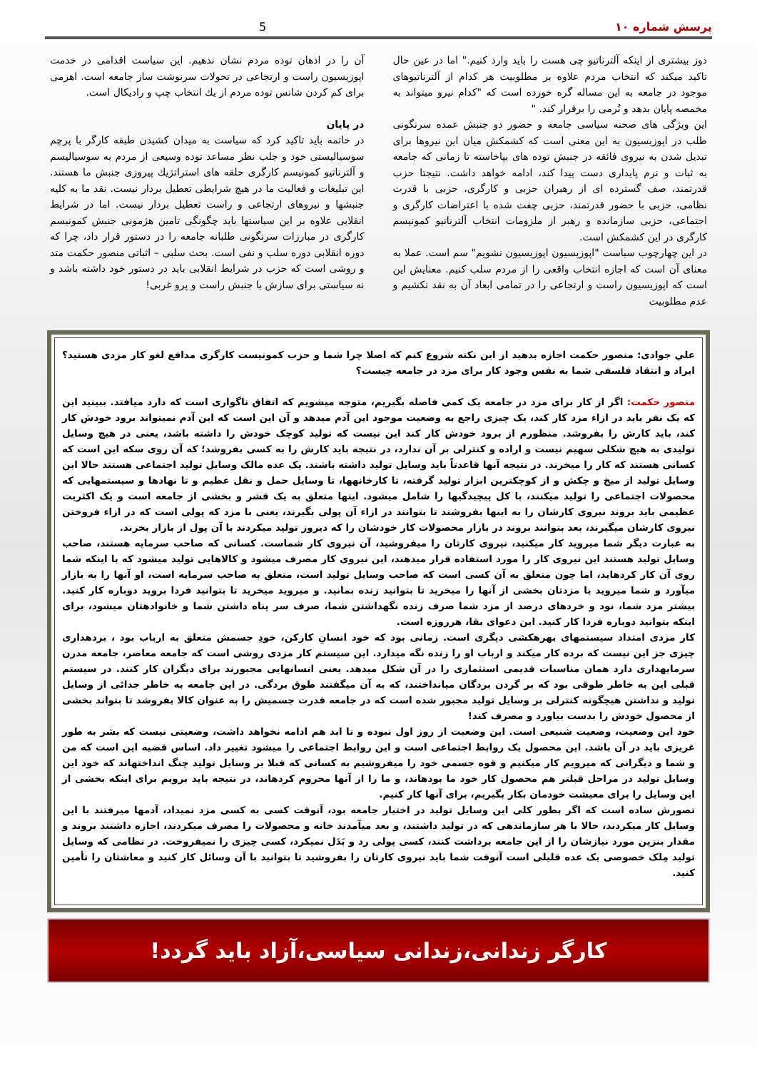پرسش شماره ۱۰ 5
دوز بیشتری از اینکه آلترناتیو چی هست را باید وارد کنیم." اما در عین حال تاکید میکند که انتخاب مردم علاوه بر مطلوبیت هر کدام از آلترناتیوهای موجود در جامعه به این مساله گره خورده است که "کدام نیرو میتواند به مخمصه پایان بدهد و نُرمی را برقرار کند. "
این ویژگی های صحنه سیاسی جامعه و حضور دو جنبش عمده سرنگونی طلب در اپوزیسیون به این معنی است که کشمکش میان این نیروها برای تبدیل شدن به نیروی فائقه در جنبش توده های بپاخاسته تا زمانی که جامعه به ثبات و نرم پایداری دست پیدا کند، ادامه خواهد داشت. نتیجتا حزب قدرتمند، صف گسترده ای از رهبران حزبی و کارگری، حزبی با قدرت نظامی، حزبی با حضور قدرتمند، حزبی چفت شده با اعتراضات کارگری و اجتماعی، حزبی سازمانده و رهبر از ملزومات انتخاب آلترناتیو کمونیسم کارگری در این کشمکش است.
در این چهارچوب سیاست "اپوزیسیون اپوزیسیون نشویم" سم است. عملا به معنای آن است که اجازه انتخاب واقعی را از مردم سلب کنیم. معنایش این است که اپوزیسیون راست و ارتجاعی را در تمامی ابعاد آن به نقد نکشیم و عدم مطلوبیت
آن را در اذهان توده مردم نشان ندهیم. این سیاست اقدامی در خدمت اپوزیسیون راست و ارتجاعی در تحولات سرنوشت ساز جامعه است. اهرمی برای کم کردن شانس توده مردم از يك انتخاب چپ و راديكال است.
در پایان
در خاتمه باید تاکید کرد که سیاست به میدان کشیدن طبقه کارگر با پرچم سوسیالیستی خود و جلب نظر مساعد توده وسیعی از مردم به سوسیالیسم و آلترناتیو کمونیسم کارگری حلقه های استراتژيك پيروزی جنبش ما هستند. این تبلیغات و فعالیت ما در هیچ شرایطی تعطیل بردار نیست. نقد ما به کلیه جنبشها و نیروهای ارتجاعی و راست تعطیل بردار نیست. اما در شرایط انقلابی علاوه بر این سیاستها باید چگونگی تامین هژمونی جنبش کمونیسم کارگری در مبارزات سرنگونی طلبانه جامعه را در دستور قرار داد، چرا که دوره انقلابی دوره سلب و نفی است. بحث سلبی – اثباتی منصور حکمت متد و روشی است که حزب در شرایط انقلابی باید در دستور خود داشته باشد و نه سیاستی برای سازش با جنبش راست و پرو غربی!
علي جوادی: منصور حکمت اجازه بدهید از این نکته شروع کنم که اصلا چرا شما و حزب کمونیست کارگری مدافع لغو کار مزدی هستید؟ ایراد و انتقاد فلسفی شما به نفس وجود کار برای مزد در جامعه چیست؟
منصور حکمت: اگر از کار برای مزد در جامعه یک کمی فاصله بگیریم، متوجه میشویم که اتفاق ناگواری است که دارد میافتد. ببینید این که یک نفر باید در ازاء مزد کار کند، یک چیزی راجع به وضعیت موجود این آدم میدهد و آن این است که این آدم نمیتواند برود خودش کار کند، باید کارش را بفروشد. منظورم از برود خودش کار کند این نیست که تولید کوچک خودش را داشته باشد، یعنی در هیچ وسایل تولیدی به هیچ شکلی سهیم نیست و اراده و کنترلی بر آن ندارد، در نتیجه باید کارش را به کسی بفروشد؛ که آن روی سکه این است که کسانی هستند که کار را میخرند. در نتیجه آنها قاعدتاً باید وسایل تولید داشته باشند. یک عده مالک وسایل تولید اجتماعی هستند حالا این وسایل تولید از میخ و چکش و از کوچکترین ابزار تولید گرفته، تا کارخانهها، تا وسایل حمل و نقل عظیم و تا نهادها و سیستمهایی که محصولات اجتماعی را تولید میکنند، با کل پیچیدگیها را شامل میشود. اینها متعلق به یک قشر و بخشی از جامعه است و یک اکثریت عظیمی باید بروند نیروی کارشان را به اینها بفروشند تا بتوانند در ازاء آن پولی بگیرند، یعنی با مزد که پولی است که در ازاء فروختن نیروی کارشان میگیرند، بعد بتوانند بروند در بازار محصولات کار خودشان را که دیروز تولید میکردند با آن پول از بازار بخرند.
به عبارت دیگر شما میروید کار میکنید، نیروی کارتان را میفروشید، آن نیروی کار شماست. کسانی که صاحب سرمایه هستند، صاحب وسایل تولید هستند این نیروی کار را مورد استفاده قرار میدهند، این نیروی کار مصرف میشود و کالاهایی تولید میشود که با اینکه شما روی آن کار کردهاید، اما چون متعلق به آن کسی است که صاحب وسایل تولید است، متعلق به صاحب سرمایه است، او آنها را به بازار میآورد و شما میروید با مزدتان بخشی از آنها را میخرید تا بتوانید زنده بمانید. و میروید میخرید تا بتوانید فردا بروید دوباره کار کنید. بیشتر مزد شما، نود و خردهای درصد از مزد شما صرف زنده نگهداشتن شما، صرف سر پناه داشتن شما و خانوادهتان میشود، برای اینکه بتوانید دوباره فردا کار کنید. این دعوای بقا، هرروزه است.
کار مزدی امتداد سیستمهای بهرهکشی دیگری است. زمانی بود که خود انسانِ کارکن، خودِ جسمش متعلق به ارباب بود ، بردهداری چیزی جز این نیست که برده کار میکند و ارباب او را زنده نگه میدارد. این سیستم کار مزدی روشی است که جامعه معاصر، جامعه مدرن سرمایهداری دارد همان مناسبات قدیمی استثماری را در آن شکل میدهد. یعنی انسانهایی مجبورند برای دیگران کار کنند. در سیستم قبلی این به خاطر طوقی بود که بر گردن بردگان میانداختند، که به آن میگفتند طوق بردگی. در این جامعه به خاطر جدائی از وسایل تولید و نداشتن هیچگونه کنترلی بر وسایل تولید مجبور شده است که در جامعه قدرت جسمیش را به عنوان کالا بفروشد تا بتواند بخشی از محصول خودش را بدست بیاورد و مصرف کند!
خود این وضعیت، وضعیت شنیعی است. این وضعیت از روز اول نبوده و تا ابد هم ادامه نخواهد داشت، وضعیتی نیست که بشر به طور غریزی باید در آن باشد. این محصول یک روابط اجتماعی است و این روابط اجتماعی را میشود تغییر داد. اساس قضیه این است که من و شما و دیگرانی که میرویم کار میکنیم و قوه جسمی خود را میفروشیم به کسانی که قبلا بر وسایل تولید چنگ انداختهاند که خود این وسایل تولید در مراحل قبلتر هم محصول کار خود ما بودهاند، و ما را از آنها محروم کردهاند، در نتیجه باید برویم برای اینکه بخشی از این وسایل را برای معیشت خودمان بکار بگیریم، برای آنها کار کنیم.
تصورش ساده است که اگر بطور کلی این وسایل تولید در اختیار جامعه بود، آنوقت کسی به کسی مزد نمیداد، آدمها میرفتند با این وسایل کار میکردند، حالا با هر سازماندهی که در تولید داشتند، و بعد میآمدند خانه و محصولات را مصرف میکردند، اجازه داشتند بروند و مقدار بنزین مورد نیازشان را از این جامعه برداشت کنند، کسی پولی رد و بَدَل نمیکرد، کسی چیزی را نمیفروخت. در نظامی که وسایل تولید مِلک خصوصی یک عده قلیلی است آنوقت شما باید نیروی کارتان را بفروشید تا بتوانید با آن وسائل کار کنید و معاشتان را تأمین کنید.
کارگر زندانی،زندانی سیاسی،آزاد باید گردد!